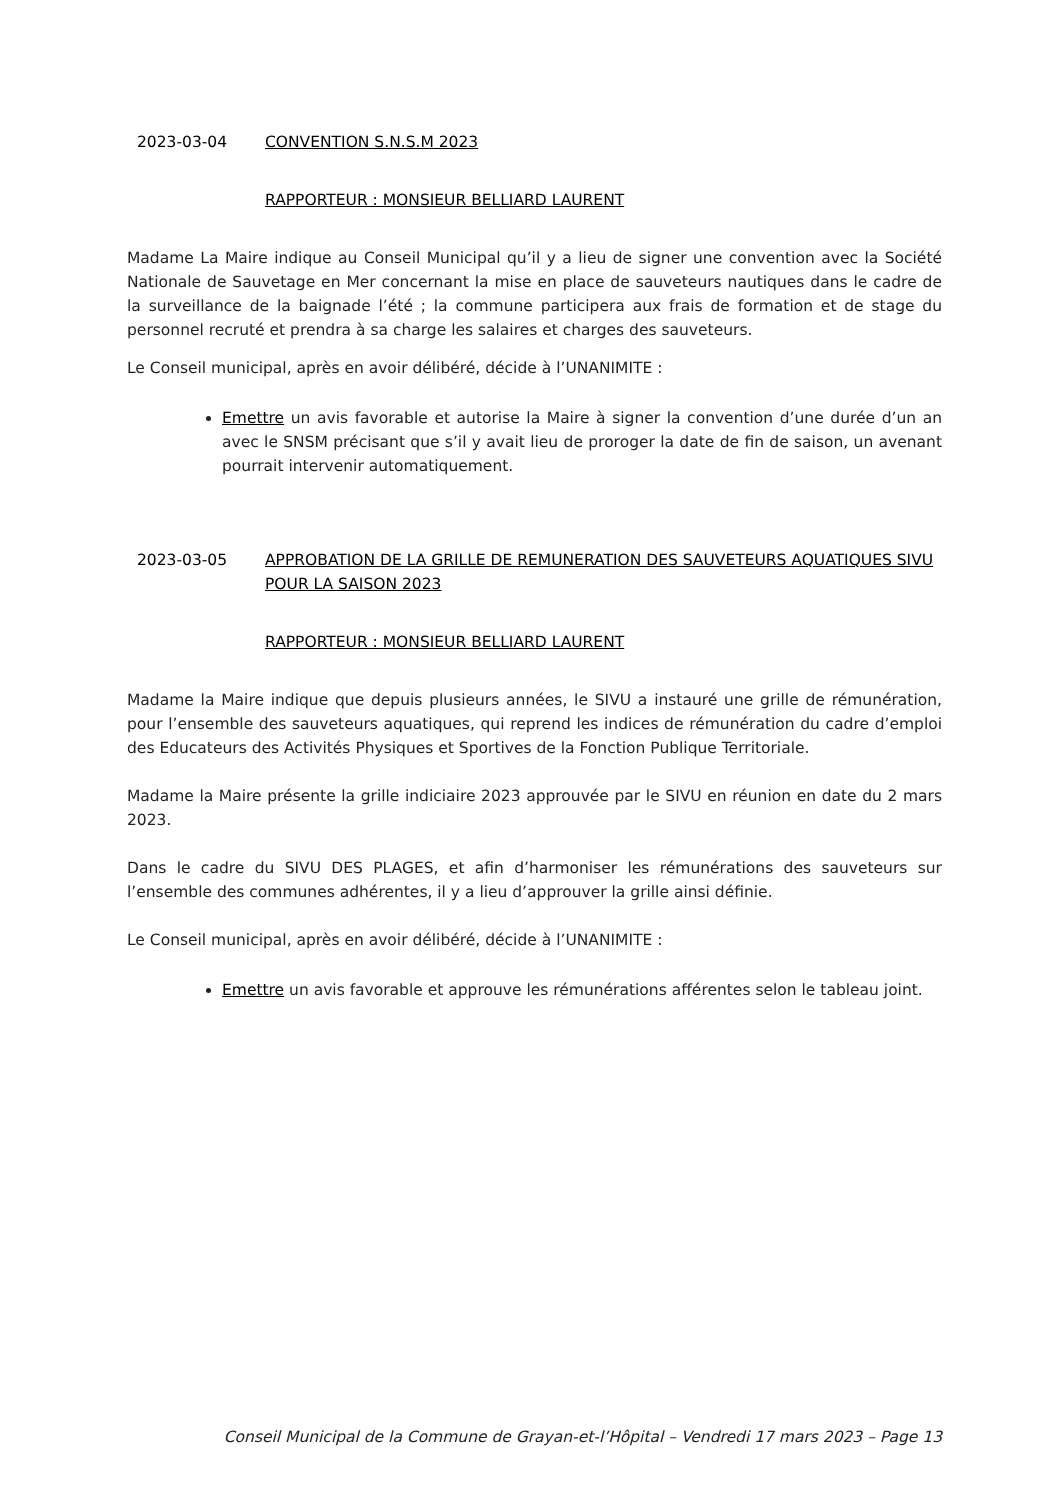2023-03-04 CONVENTION S.N.S.M 2023
RAPPORTEUR : MONSIEUR BELLIARD LAURENT
Madame La Maire indique au Conseil Municipal qu’il y a lieu de signer une convention avec la Société Nationale de Sauvetage en Mer concernant la mise en place de sauveteurs nautiques dans le cadre de la surveillance de la baignade l’été ; la commune participera aux frais de formation et de stage du personnel recruté et prendra à sa charge les salaires et charges des sauveteurs.
Le Conseil municipal, après en avoir délibéré, décide à l’UNANIMITE :
Emettre un avis favorable et autorise la Maire à signer la convention d’une durée d’un an avec le SNSM précisant que s’il y avait lieu de proroger la date de fin de saison, un avenant pourrait intervenir automatiquement.
2023-03-05 APPROBATION DE LA GRILLE DE REMUNERATION DES SAUVETEURS AQUATIQUES SIVU POUR LA SAISON 2023
RAPPORTEUR : MONSIEUR BELLIARD LAURENT
Madame la Maire indique que depuis plusieurs années, le SIVU a instauré une grille de rémunération, pour l’ensemble des sauveteurs aquatiques, qui reprend les indices de rémunération du cadre d’emploi des Educateurs des Activités Physiques et Sportives de la Fonction Publique Territoriale.
Madame la Maire présente la grille indiciaire 2023 approuvée par le SIVU en réunion en date du 2 mars 2023.
Dans le cadre du SIVU DES PLAGES, et afin d’harmoniser les rémunérations des sauveteurs sur l’ensemble des communes adhérentes, il y a lieu d’approuver la grille ainsi définie.
Le Conseil municipal, après en avoir délibéré, décide à l’UNANIMITE :
Emettre un avis favorable et approuve les rémunérations afférentes selon le tableau joint.
Conseil Municipal de la Commune de Grayan-et-l’Hôpital – Vendredi 17 mars 2023 – Page 13